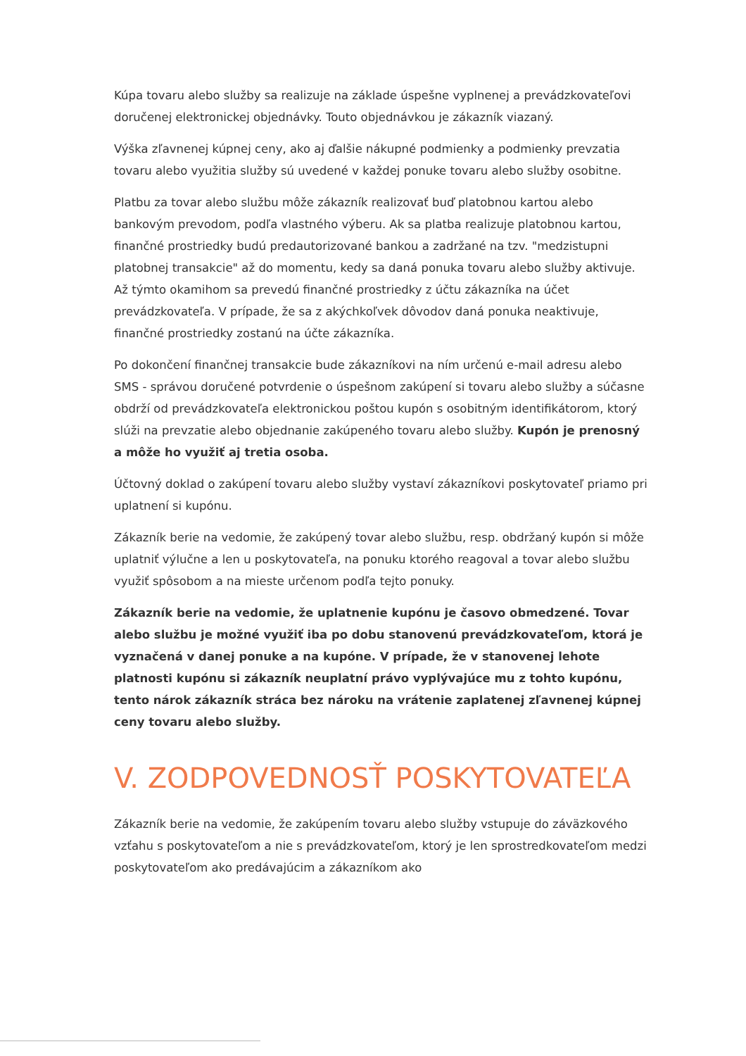Kúpa tovaru alebo služby sa realizuje na základe úspešne vyplnenej a prevádzkovateľovi doručenej elektronickej objednávky. Touto objednávkou je zákazník viazaný.
Výška zľavnenej kúpnej ceny, ako aj ďalšie nákupné podmienky a podmienky prevzatia tovaru alebo využitia služby sú uvedené v každej ponuke tovaru alebo služby osobitne.
Platbu za tovar alebo službu môže zákazník realizovať buď platobnou kartou alebo bankovým prevodom, podľa vlastného výberu. Ak sa platba realizuje platobnou kartou, finančné prostriedky budú predautorizované bankou a zadržané na tzv. "medzistupni platobnej transakcie" až do momentu, kedy sa daná ponuka tovaru alebo služby aktivuje. Až týmto okamihom sa prevedú finančné prostriedky z účtu zákazníka na účet prevádzkovateľa. V prípade, že sa z akýchkoľvek dôvodov daná ponuka neaktivuje, finančné prostriedky zostanú na účte zákazníka.
Po dokončení finančnej transakcie bude zákazníkovi na ním určenú e-mail adresu alebo SMS - správou doručené potvrdenie o úspešnom zakúpení si tovaru alebo služby a súčasne obdrží od prevádzkovateľa elektronickou poštou kupón s osobitným identifikátorom, ktorý slúži na prevzatie alebo objednanie zakúpeného tovaru alebo služby. Kupón je prenosný a môže ho využiť aj tretia osoba.
Účtovný doklad o zakúpení tovaru alebo služby vystaví zákazníkovi poskytovateľ priamo pri uplatnení si kupónu.
Zákazník berie na vedomie, že zakúpený tovar alebo službu, resp. obdržaný kupón si môže uplatniť výlučne a len u poskytovateľa, na ponuku ktorého reagoval a tovar alebo službu využiť spôsobom a na mieste určenom podľa tejto ponuky.
Zákazník berie na vedomie, že uplatnenie kupónu je časovo obmedzené. Tovar alebo službu je možné využiť iba po dobu stanovenú prevádzkovateľom, ktorá je vyznačená v danej ponuke a na kupóne. V prípade, že v stanovenej lehote platnosti kupónu si zákazník neuplatní právo vyplývajúce mu z tohto kupónu, tento nárok zákazník stráca bez nároku na vrátenie zaplatenej zľavnenej kúpnej ceny tovaru alebo služby.
V. ZODPOVEDNOSŤ POSKYTOVATEĽA
Zákazník berie na vedomie, že zakúpením tovaru alebo služby vstupuje do záväzkového vzťahu s poskytovateľom a nie s prevádzkovateľom, ktorý je len sprostredkovateľom medzi poskytovateľom ako predávajúcim a zákazníkom ako